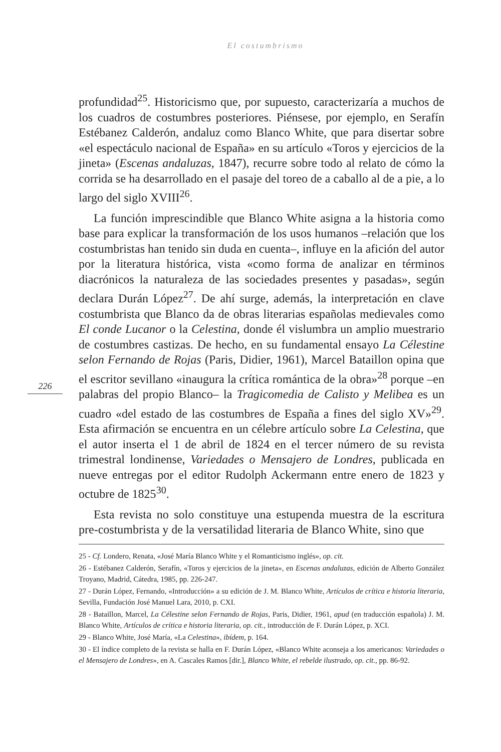El costumbrismo
profundidad<sup>25</sup>. Historicismo que, por supuesto, caracterizaría a muchos de los cuadros de costumbres posteriores. Piénsese, por ejemplo, en Serafín Estébanez Calderón, andaluz como Blanco White, que para disertar sobre «el espectáculo nacional de España» en su artículo «Toros y ejercicios de la jineta» (Escenas andaluzas, 1847), recurre sobre todo al relato de cómo la corrida se ha desarrollado en el pasaje del toreo de a caballo al de a pie, a lo largo del siglo XVIII<sup>26</sup>.
La función imprescindible que Blanco White asigna a la historia como base para explicar la transformación de los usos humanos –relación que los costumbristas han tenido sin duda en cuenta–, influye en la afición del autor por la literatura histórica, vista «como forma de analizar en términos diacrónicos la naturaleza de las sociedades presentes y pasadas», según declara Durán López<sup>27</sup>. De ahí surge, además, la interpretación en clave costumbrista que Blanco da de obras literarias españolas medievales como El conde Lucanor o la Celestina, donde él vislumbra un amplio muestrario de costumbres castizas. De hecho, en su fundamental ensayo La Célestine selon Fernando de Rojas (Paris, Didier, 1961), Marcel Bataillon opina que el escritor sevillano «inaugura la crítica romántica de la obra»<sup>28</sup> porque –en palabras del propio Blanco– la Tragicomedia de Calisto y Melibea es un cuadro «del estado de las costumbres de España a fines del siglo XV»<sup>29</sup>. Esta afirmación se encuentra en un célebre artículo sobre La Celestina, que el autor inserta el 1 de abril de 1824 en el tercer número de su revista trimestral londinense, Variedades o Mensajero de Londres, publicada en nueve entregas por el editor Rudolph Ackermann entre enero de 1823 y octubre de 1825<sup>30</sup>.
Esta revista no solo constituye una estupenda muestra de la escritura pre-costumbrista y de la versatilidad literaria de Blanco White, sino que
226
25 - Cf. Londero, Renata, «José María Blanco White y el Romanticismo inglés», op. cit.
26 - Estébanez Calderón, Serafín, «Toros y ejercicios de la jineta», en Escenas andaluzas, edición de Alberto González Troyano, Madrid, Cátedra, 1985, pp. 226-247.
27 - Durán López, Fernando, «Introducción» a su edición de J. M. Blanco White, Artículos de crítica e historia literaria, Sevilla, Fundación José Manuel Lara, 2010, p. CXI.
28 - Bataillon, Marcel, La Célestine selon Fernando de Rojas, Paris, Didier, 1961, apud (en traducción española) J. M. Blanco White, Artículos de crítica e historia literaria, op. cit., introducción de F. Durán López, p. XCI.
29 - Blanco White, José María, «La Celestina», ibídem, p. 164.
30 - El índice completo de la revista se halla en F. Durán López, «Blanco White aconseja a los americanos: Variedades o el Mensajero de Londres», en A. Cascales Ramos [dir.], Blanco White, el rebelde ilustrado, op. cit., pp. 86-92.